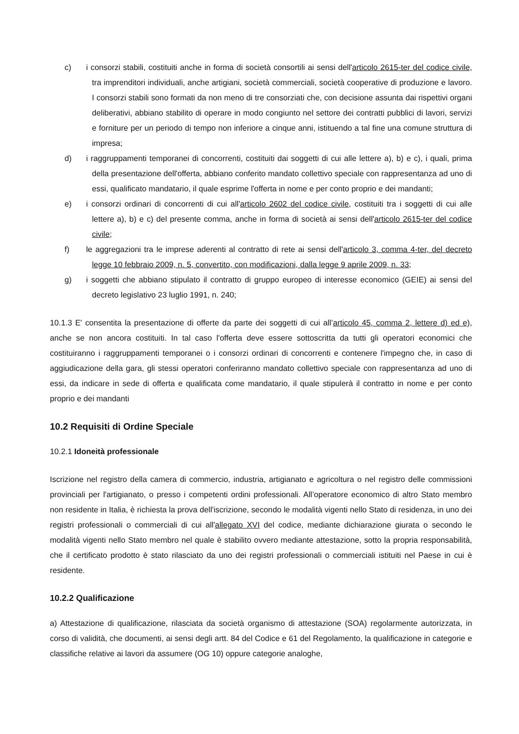c) i consorzi stabili, costituiti anche in forma di società consortili ai sensi dell'articolo 2615-ter del codice civile, tra imprenditori individuali, anche artigiani, società commerciali, società cooperative di produzione e lavoro. I consorzi stabili sono formati da non meno di tre consorziati che, con decisione assunta dai rispettivi organi deliberativi, abbiano stabilito di operare in modo congiunto nel settore dei contratti pubblici di lavori, servizi e forniture per un periodo di tempo non inferiore a cinque anni, istituendo a tal fine una comune struttura di impresa;
d) i raggruppamenti temporanei di concorrenti, costituiti dai soggetti di cui alle lettere a), b) e c), i quali, prima della presentazione dell'offerta, abbiano conferito mandato collettivo speciale con rappresentanza ad uno di essi, qualificato mandatario, il quale esprime l'offerta in nome e per conto proprio e dei mandanti;
e) i consorzi ordinari di concorrenti di cui all'articolo 2602 del codice civile, costituiti tra i soggetti di cui alle lettere a), b) e c) del presente comma, anche in forma di società ai sensi dell'articolo 2615-ter del codice civile;
f) le aggregazioni tra le imprese aderenti al contratto di rete ai sensi dell'articolo 3, comma 4-ter, del decreto legge 10 febbraio 2009, n. 5, convertito, con modificazioni, dalla legge 9 aprile 2009, n. 33;
g) i soggetti che abbiano stipulato il contratto di gruppo europeo di interesse economico (GEIE) ai sensi del decreto legislativo 23 luglio 1991, n. 240;
10.1.3 E' consentita la presentazione di offerte da parte dei soggetti di cui all’articolo 45, comma 2, lettere d) ed e), anche se non ancora costituiti. In tal caso l'offerta deve essere sottoscritta da tutti gli operatori economici che costituiranno i raggruppamenti temporanei o i consorzi ordinari di concorrenti e contenere l'impegno che, in caso di aggiudicazione della gara, gli stessi operatori conferiranno mandato collettivo speciale con rappresentanza ad uno di essi, da indicare in sede di offerta e qualificata come mandatario, il quale stipulerà il contratto in nome e per conto proprio e dei mandanti
10.2 Requisiti di Ordine Speciale
10.2.1 Idoneità professionale
Iscrizione nel registro della camera di commercio, industria, artigianato e agricoltura o nel registro delle commissioni provinciali per l'artigianato, o presso i competenti ordini professionali. All’operatore economico di altro Stato membro non residente in Italia, è richiesta la prova dell'iscrizione, secondo le modalità vigenti nello Stato di residenza, in uno dei registri professionali o commerciali di cui all'allegato XVI del codice, mediante dichiarazione giurata o secondo le modalità vigenti nello Stato membro nel quale è stabilito ovvero mediante attestazione, sotto la propria responsabilità, che il certificato prodotto è stato rilasciato da uno dei registri professionali o commerciali istituiti nel Paese in cui è residente.
10.2.2 Qualificazione
a) Attestazione di qualificazione, rilasciata da società organismo di attestazione (SOA) regolarmente autorizzata, in corso di validità, che documenti, ai sensi degli artt. 84 del Codice e 61 del Regolamento, la qualificazione in categorie e classifiche relative ai lavori da assumere (OG 10) oppure categorie analoghe,